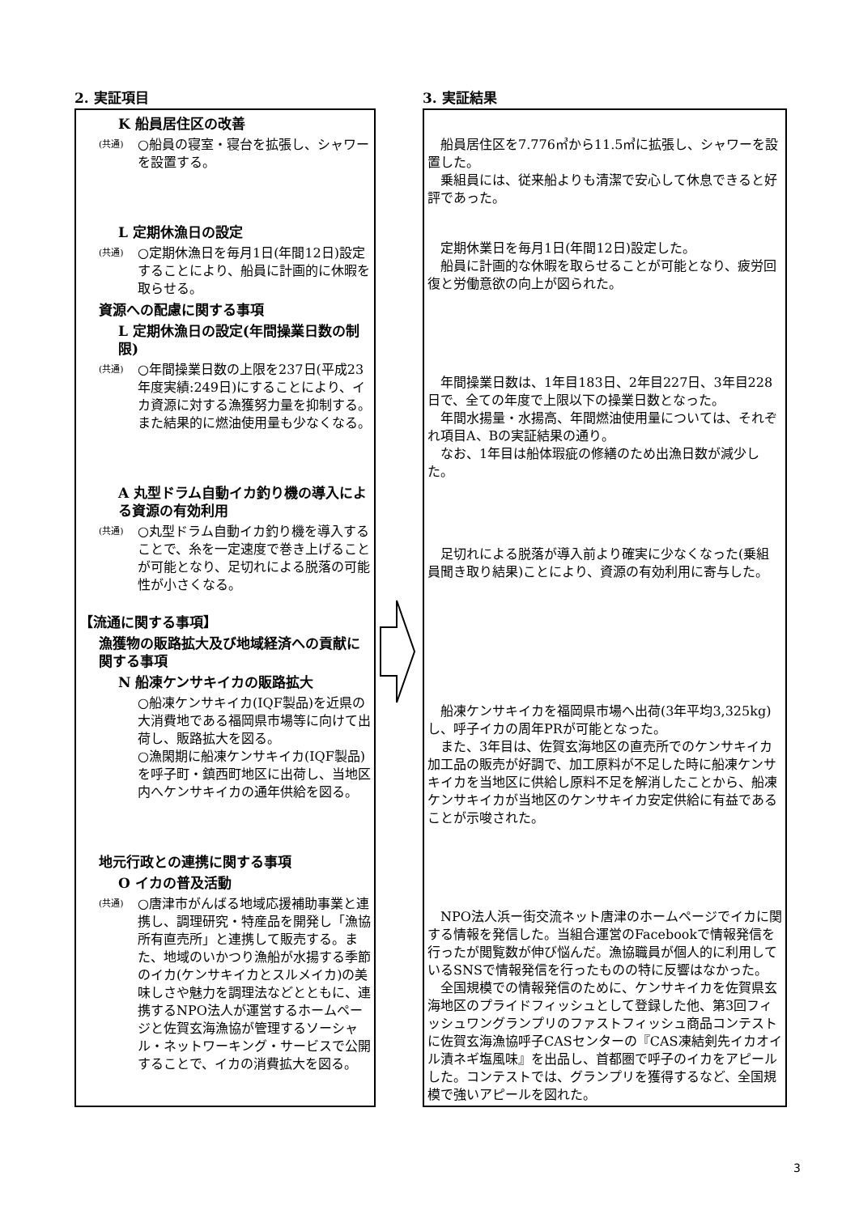2. 実証項目
K 船員居住区の改善
(共通) ○船員の寝室・寝台を拡張し、シャワーを設置する。
L 定期休漁日の設定
(共通) ○定期休漁日を毎月1日(年間12日)設定することにより、船員に計画的に休暇を取らせる。
資源への配慮に関する事項
L 定期休漁日の設定(年間操業日数の制限)
(共通) ○年間操業日数の上限を237日(平成23年度実績:249日)にすることにより、イカ資源に対する漁獲努力量を抑制する。また結果的に燃油使用量も少なくなる。
A 丸型ドラム自動イカ釣り機の導入による資源の有効利用
(共通) ○丸型ドラム自動イカ釣り機を導入することで、糸を一定速度で巻き上げることが可能となり、足切れによる脱落の可能性が小さくなる。
【流通に関する事項】
漁獲物の販路拡大及び地域経済への貢献に関する事項
N 船凍ケンサキイカの販路拡大
○船凍ケンサキイカ(IQF製品)を近県の大消費地である福岡県市場等に向けて出荷し、販路拡大を図る。
○漁閑期に船凍ケンサキイカ(IQF製品)を呼子町・鎮西町地区に出荷し、当地区内へケンサキイカの通年供給を図る。
地元行政との連携に関する事項
O イカの普及活動
(共通) ○唐津市がんばる地域応援補助事業と連携し、調理研究・特産品を開発し「漁協所有直売所」と連携して販売する。また、地域のいかつり漁船が水揚する季節のイカ(ケンサキイカとスルメイカ)の美味しさや魅力を調理法などとともに、連携するNPO法人が運営するホームページと佐賀玄海漁協が管理するソーシャル・ネットワーキング・サービスで公開することで、イカの消費拡大を図る。
3. 実証結果
船員居住区を7.776㎥から11.5㎥に拡張し、シャワーを設置した。
乗組員には、従来船よりも清潔で安心して休息できると好評であった。
定期休業日を毎月1日(年間12日)設定した。
船員に計画的な休暇を取らせることが可能となり、疲労回復と労働意欲の向上が図られた。
年間操業日数は、1年目183日、2年目227日、3年目228日で、全ての年度で上限以下の操業日数となった。
年間水揚量・水揚高、年間燃油使用量については、それぞれ項目A、Bの実証結果の通り。
なお、1年目は船体瑕疵の修繕のため出漁日数が減少した。
足切れによる脱落が導入前より確実に少なくなった(乗組員聞き取り結果)ことにより、資源の有効利用に寄与した。
船凍ケンサキイカを福岡県市場へ出荷(3年平均3,325kg)し、呼子イカの周年PRが可能となった。
また、3年目は、佐賀玄海地区の直売所でのケンサキイカ加工品の販売が好調で、加工原料が不足した時に船凍ケンサキイカを当地区に供給し原料不足を解消したことから、船凍ケンサキイカが当地区のケンサキイカ安定供給に有益であることが示唆された。
NPO法人浜ー街交流ネット唐津のホームページでイカに関する情報を発信した。当組合運営のFacebookで情報発信を行ったが閲覧数が伸び悩んだ。漁協職員が個人的に利用しているSNSで情報発信を行ったものの特に反響はなかった。
全国規模での情報発信のために、ケンサキイカを佐賀県玄海地区のプライドフィッシュとして登録した他、第3回フィッシュワングランプリのファストフィッシュ商品コンテストに佐賀玄海漁協呼子CASセンターの『CAS凍結剣先イカオイル漬ネギ塩風味』を出品し、首都圏で呼子のイカをアピールした。コンテストでは、グランプリを獲得するなど、全国規模で強いアピールを図れた。
3